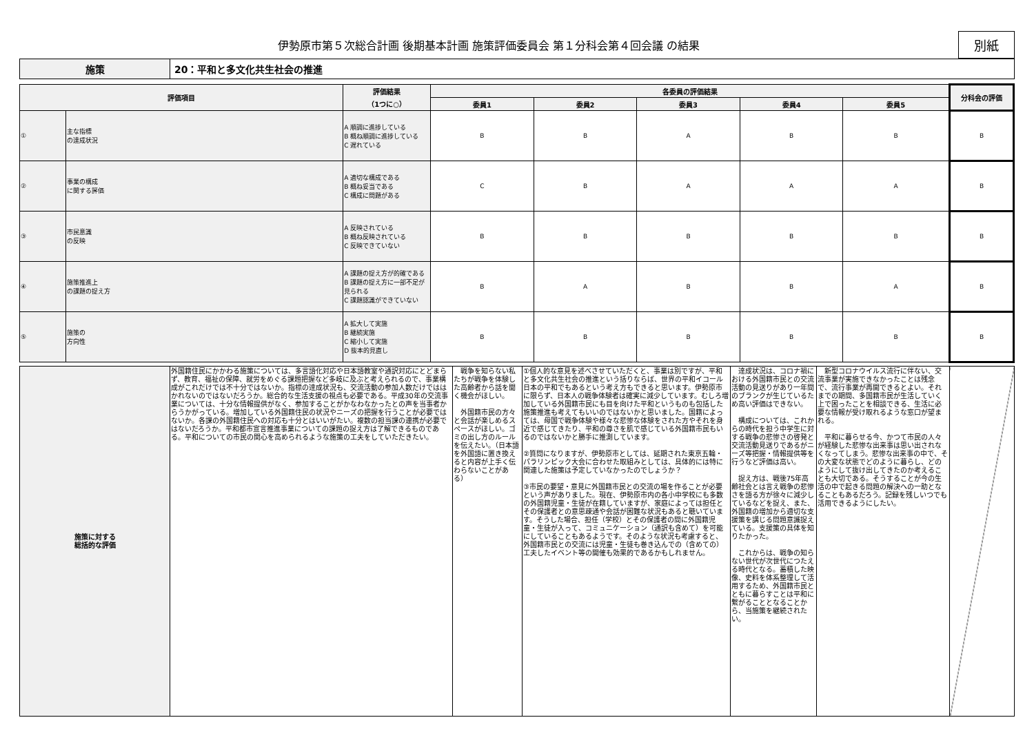伊勢原市第５次総合計画 後期基本計画 施策評価委員会 第１分科会第４回会議 の結果
別紙
| 施策 | 20：平和と多文化共生社会の推進 |
| 評価項目 | | 評価結果 （1つに○） | 各委員の評価結果 | | | | | 分科会の評価 |
| --- | --- | --- | --- | --- | --- | --- | --- | --- |
| | | | 委員1 | 委員2 | 委員3 | 委員4 | 委員5 | |
| ① | 主な指標 の達成状況 | A 順調に進捗している B 概ね順調に進捗している C 遅れている | B | B | A | B | B | B |
| ② | 事業の構成 に関する評価 | A 適切な構成である B 概ね妥当である C 構成に問題がある | C | B | A | A | A | B |
| ③ | 市民意識 の反映 | A 反映されている B 概ね反映されている C 反映できていない | B | B | B | B | B | B |
| ④ | 施策推進上 の課題の捉え方 | A 課題の捉え方が的確である B 課題の捉え方に一部不足が見られる C 課題認識ができていない | B | A | B | B | A | B |
| ⑤ | 施策の 方向性 | A 拡大して実施 B 継続実施 C 縮小して実施 D 抜本的見直し | B | B | B | B | B | B |
| 施策に対する 総括的な評価 | 外国籍住民にかかわる施策については、多言語化対応や日本語教室や通訳対応にとどまらず、教育、福祉の保障、就労をめぐる課題把握など多岐に及ぶと考えられるので、事業構成がこれだけでは不十分ではないか。指標の達成状況も、交流活動の参加人数だけでははかれないのではないだろうか。総合的な生活支援の視点も必要である。平成30年の交流事業については、十分な情報提供がなく、参加することがかなわなかったとの声を当事者からうかがっている。増加している外国籍住民の状況やニーズの把握を行うことが必要ではないか。各課の外国籍住民への対応も十分とはいいがたい。複数の担当課の連携が必要ではないだろうか。平和都市宣言推進事業についての課題の捉え方は了解できるものである。平和についての市民の関心を高められるような施策の工夫をしていただきたい。 | 戦争を知らない私たちが戦争を体験した高齢者から話を聞く機会がほしい。 外国籍市民の方々と会話が楽しめるスペースがほしい。ゴミの出し方のルールを伝えたい。（日本語を外国語に置き換えると内容が上手く伝わらないことがある） | ①個人的な意見を述べさせていただくと、事業は別ですが、平和と多文化共生社会の推進という括りならば、世界の平和イコール日本の平和でもあるという考え方もできると思います。伊勢原市に限らず、日本人の戦争体験者は確実に減少しています。むしろ増加している外国籍市民にも目を向けた平和というものも包括した施策推進も考えてもいいのではないかと思いました。国籍によっては、母国で戦争体験や様々な悲惨な体験をされた方やそれを身近で感じてきたり、平和の尊さを肌で感じている外国籍市民もいるのではないかと勝手に推測しています。 ②質問になりますが、伊勢原市としては、延期された東京五輪・パラリンピック大会に合わせた取組みとしては、具体的には特に関連した施策は予定していなかったのでしょうか？ ③市民の要望・意見に外国籍市民との交流の場を作ることが必要という声がありました。現在、伊勢原市内の各小中学校にも多数の外国籍児童・生徒が在籍していますが、家庭によっては担任とその保護者との意思疎通や会話が困難な状況もあると聴いています。そうした場合、担任（学校）とその保護者の間に外国籍児童・生徒が入って、コミュニケーション（通訳も含めて）を可能にしていることもあるようです。そのような状況も考慮すると、外国籍市民との交流には児童・生徒も巻き込んでの（含めての）工夫したイベント等の開催も効果的であるかもしれません。 | 達成状況は、コロナ禍における外国籍市民との交流活動の見送りがあり一年間のブランクが生じているため高い評価はできない。 構成については、これからの時代を担う中学生に対する戦争の悲惨さの啓発と交流活動見送りであるがニーズ等把握・情報提供等を行うなど評価は高い。 捉え方は、戦後75年高齢社会とは言え戦争の悲惨さを語る方が徐々に減少しているなどを捉え、また、外国籍の増加から適切な支援策を講じる問題意識捉えている。支援策の具体を知りたかった。 これからは、戦争の知らない世代が次世代につたえる時代となる。蓄積した映像、史料を体系整理して活用するため、外国籍市民とともに暮らすことは平和に繋がることとなることから、当施策を継続されたい。 | 新型コロナウイルス流行に伴ない、交流事業が実施できなかったことは残念で、流行事業が再開できるとよい。それまでの期間、多国籍市民が生活していく上で困ったことを相談できる、生活に必要な情報が受け取れるような窓口が望まれる。 平和に暮らせる今、かつて市民の人々が経験した悲惨な出来事は思い出されなくなってしまう。悲惨な出来事の中で、その大変な状態でどのように暮らし、どのようにして抜け出してきたのか考えることも大切である。そうすることが今の生活の中で起きる問題の解決への一助となることもあるだろう。記録を残しいつでも活用できるようにしたい。 | |